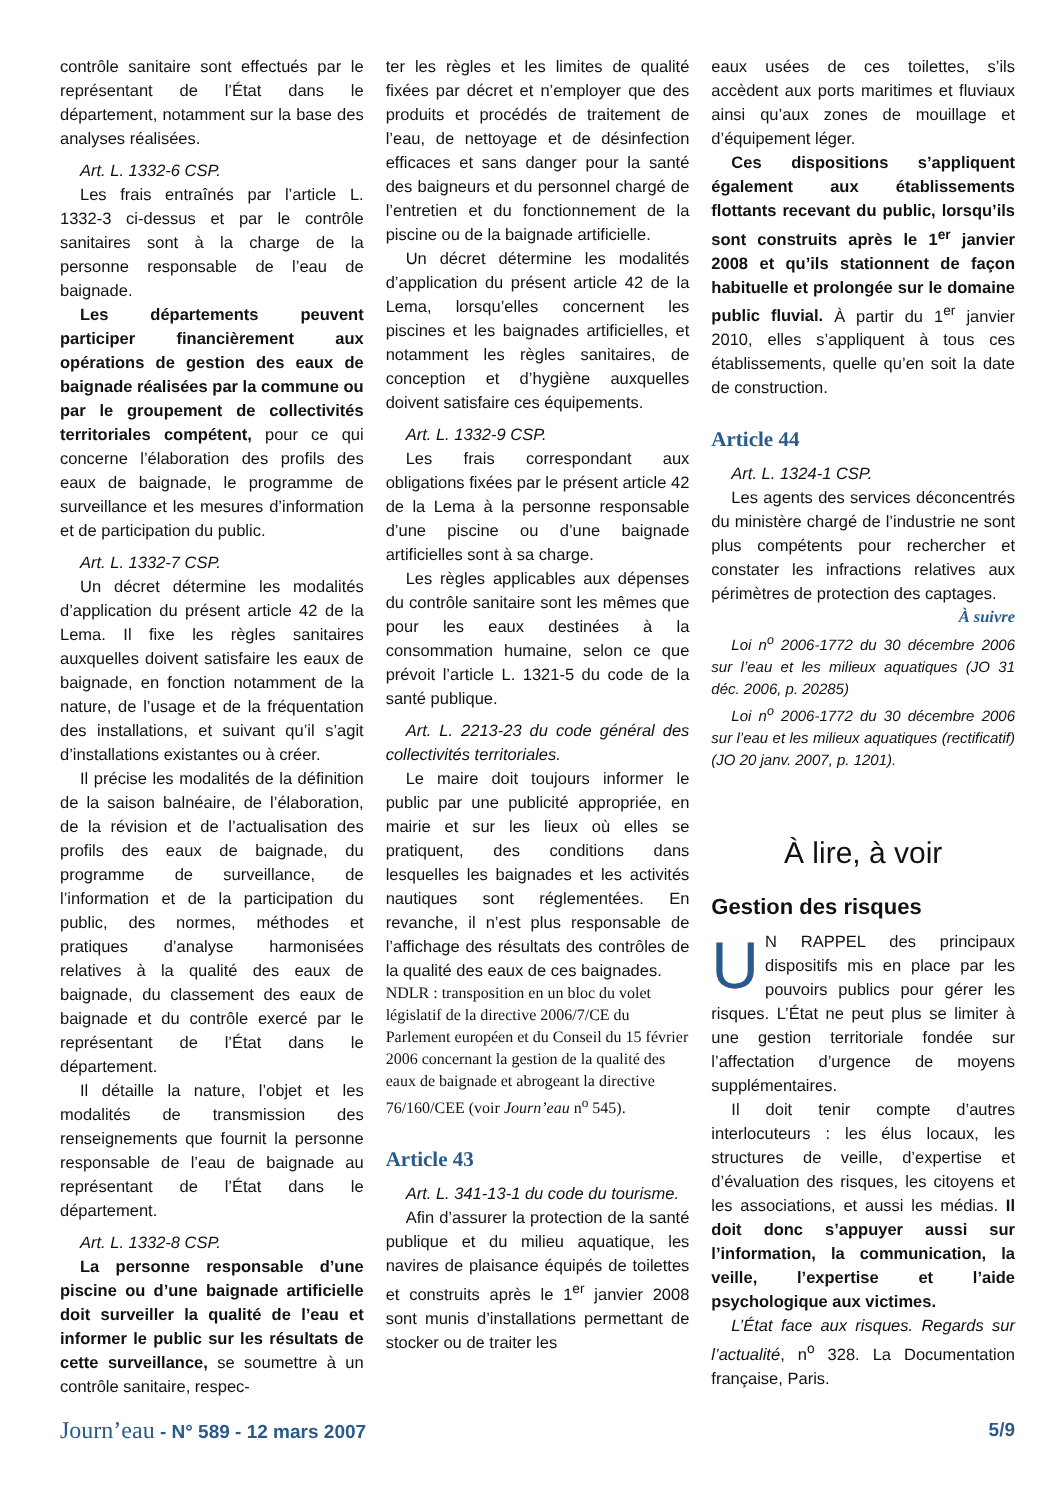contrôle sanitaire sont effectués par le représentant de l’État dans le département, notamment sur la base des analyses réalisées.
Art. L. 1332-6 CSP.
Les frais entraînés par l’article L. 1332-3 ci-dessus et par le contrôle sanitaires sont à la charge de la personne responsable de l’eau de baignade.
Les départements peuvent participer financièrement aux opérations de gestion des eaux de baignade réalisées par la commune ou par le groupement de collectivités territoriales compétent, pour ce qui concerne l’élaboration des profils des eaux de baignade, le programme de surveillance et les mesures d’information et de participation du public.
Art. L. 1332-7 CSP.
Un décret détermine les modalités d’application du présent article 42 de la Lema. Il fixe les règles sanitaires auxquelles doivent satisfaire les eaux de baignade, en fonction notamment de la nature, de l’usage et de la fréquentation des installations, et suivant qu’il s’agit d’installations existantes ou à créer.
Il précise les modalités de la définition de la saison balnéaire, de l’élaboration, de la révision et de l’actualisation des profils des eaux de baignade, du programme de surveillance, de l’information et de la participation du public, des normes, méthodes et pratiques d’analyse harmonisées relatives à la qualité des eaux de baignade, du classement des eaux de baignade et du contrôle exercé par le représentant de l’État dans le département.
Il détaille la nature, l’objet et les modalités de transmission des renseignements que fournit la personne responsable de l’eau de baignade au représentant de l’État dans le département.
Art. L. 1332-8 CSP.
La personne responsable d’une piscine ou d’une baignade artificielle doit surveiller la qualité de l’eau et informer le public sur les résultats de cette surveillance, se soumettre à un contrôle sanitaire, respec-
ter les règles et les limites de qualité fixées par décret et n’employer que des produits et procédés de traitement de l’eau, de nettoyage et de désinfection efficaces et sans danger pour la santé des baigneurs et du personnel chargé de l’entretien et du fonctionnement de la piscine ou de la baignade artificielle.
Un décret détermine les modalités d’application du présent article 42 de la Lema, lorsqu’elles concernent les piscines et les baignades artificielles, et notamment les règles sanitaires, de conception et d’hygiène auxquelles doivent satisfaire ces équipements.
Art. L. 1332-9 CSP.
Les frais correspondant aux obligations fixées par le présent article 42 de la Lema à la personne responsable d’une piscine ou d’une baignade artificielles sont à sa charge.
Les règles applicables aux dépenses du contrôle sanitaire sont les mêmes que pour les eaux destinées à la consommation humaine, selon ce que prévoit l’article L. 1321-5 du code de la santé publique.
Art. L. 2213-23 du code général des collectivités territoriales.
Le maire doit toujours informer le public par une publicité appropriée, en mairie et sur les lieux où elles se pratiquent, des conditions dans lesquelles les baignades et les activités nautiques sont réglementées. En revanche, il n’est plus responsable de l’affichage des résultats des contrôles de la qualité des eaux de ces baignades.
NDLR : transposition en un bloc du volet législatif de la directive 2006/7/CE du Parlement européen et du Conseil du 15 février 2006 concernant la gestion de la qualité des eaux de baignade et abrogeant la directive 76/160/CEE (voir Journ’eau n<sup>o</sup> 545).
Article 43
Art. L. 341-13-1 du code du tourisme.
Afin d’assurer la protection de la santé publique et du milieu aquatique, les navires de plaisance équipés de toilettes et construits après le 1<sup>er</sup> janvier 2008 sont munis d’installations permettant de stocker ou de traiter les
eaux usées de ces toilettes, s’ils accèdent aux ports maritimes et fluviaux ainsi qu’aux zones de mouillage et d’équipement léger.
Ces dispositions s’appliquent également aux établissements flottants recevant du public, lorsqu’ils sont construits après le 1<sup>er</sup> janvier 2008 et qu’ils stationnent de façon habituelle et prolongée sur le domaine public fluvial. À partir du 1<sup>er</sup> janvier 2010, elles s’appliquent à tous ces établissements, quelle qu’en soit la date de construction.
Article 44
Art. L. 1324-1 CSP.
Les agents des services déconcentrés du ministère chargé de l’industrie ne sont plus compétents pour rechercher et constater les infractions relatives aux périmètres de protection des captages.
À suivre
Loi n<sup>o</sup> 2006-1772 du 30 décembre 2006 sur l’eau et les milieux aquatiques (JO 31 déc. 2006, p. 20285)
Loi n<sup>o</sup> 2006-1772 du 30 décembre 2006 sur l’eau et les milieux aquatiques (rectificatif) (JO 20 janv. 2007, p. 1201).
À lire, à voir
Gestion des risques
UN RAPPEL des principaux dispositifs mis en place par les pouvoirs publics pour gérer les risques. L’État ne peut plus se limiter à une gestion territoriale fondée sur l’affectation d’urgence de moyens supplémentaires.
Il doit tenir compte d’autres interlocuteurs : les élus locaux, les structures de veille, d’expertise et d’évaluation des risques, les citoyens et les associations, et aussi les médias. Il doit donc s’appuyer aussi sur l’information, la communication, la veille, l’expertise et l’aide psychologique aux victimes.
L’État face aux risques. Regards sur l’actualité, n<sup>o</sup> 328. La Documentation française, Paris.
Journ’eau - N° 589 - 12 mars 2007
5/9